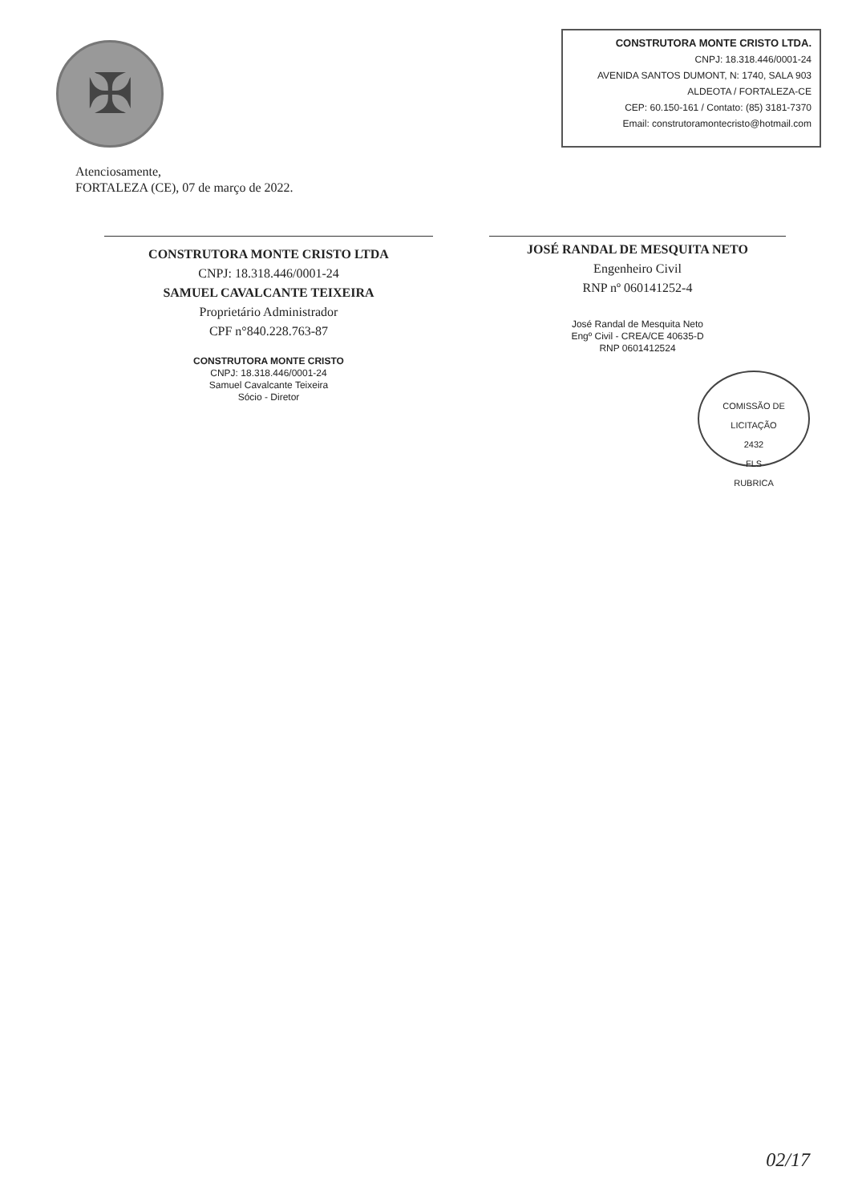✠
CONSTRUTORA MONTE CRISTO LTDA.
CNPJ: 18.318.446/0001-24
AVENIDA SANTOS DUMONT, N: 1740, SALA 903
ALDEOTA / FORTALEZA-CE
CEP: 60.150-161 / Contato: (85) 3181-7370
Email: construtoramontecristo@hotmail.com
Atenciosamente,
FORTALEZA (CE), 07 de março de 2022.
CONSTRUTORA MONTE CRISTO LTDA
CNPJ: 18.318.446/0001-24
SAMUEL CAVALCANTE TEIXEIRA
Proprietário Administrador
CPF n°840.228.763-87
CONSTRUTORA MONTE CRISTO
CNPJ: 18.318.446/0001-24
Samuel Cavalcante Teixeira
Sócio - Diretor
JOSÉ RANDAL DE MESQUITA NETO
Engenheiro Civil
RNP nº 060141252-4
José Randal de Mesquita Neto
Engº Civil - CREA/CE 40635-D
RNP 0601412524
COMISSÃO DE LICITAÇÃO
2432
FLS
RUBRICA
02/17